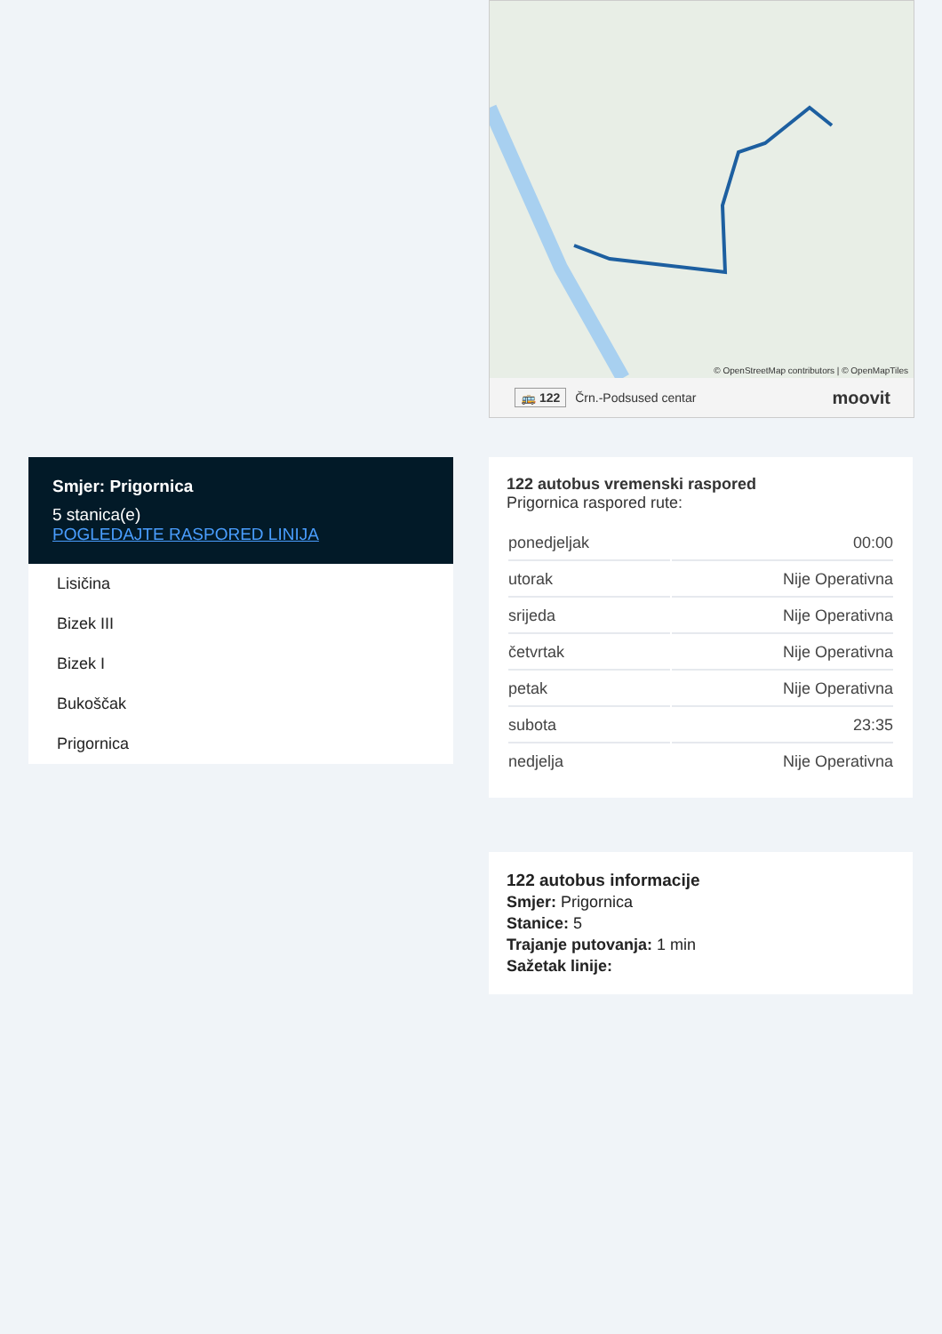© OpenStreetMap contributors | © OpenMapTiles
🚌 122 Črn.-Podsused centar moovit
Smjer: Prigornica
5 stanica(e)
POGLEDAJTE RASPORED LINIJA
Lisičina
Bizek III
Bizek I
Bukoščak
Prigornica
122 autobus vremenski raspored
Prigornica raspored rute:
| ponedjeljak | 00:00 |
| utorak | Nije Operativna |
| srijeda | Nije Operativna |
| četvrtak | Nije Operativna |
| petak | Nije Operativna |
| subota | 23:35 |
| nedjelja | Nije Operativna |
122 autobus informacije
Smjer: Prigornica
Stanice: 5
Trajanje putovanja: 1 min
Sažetak linije: